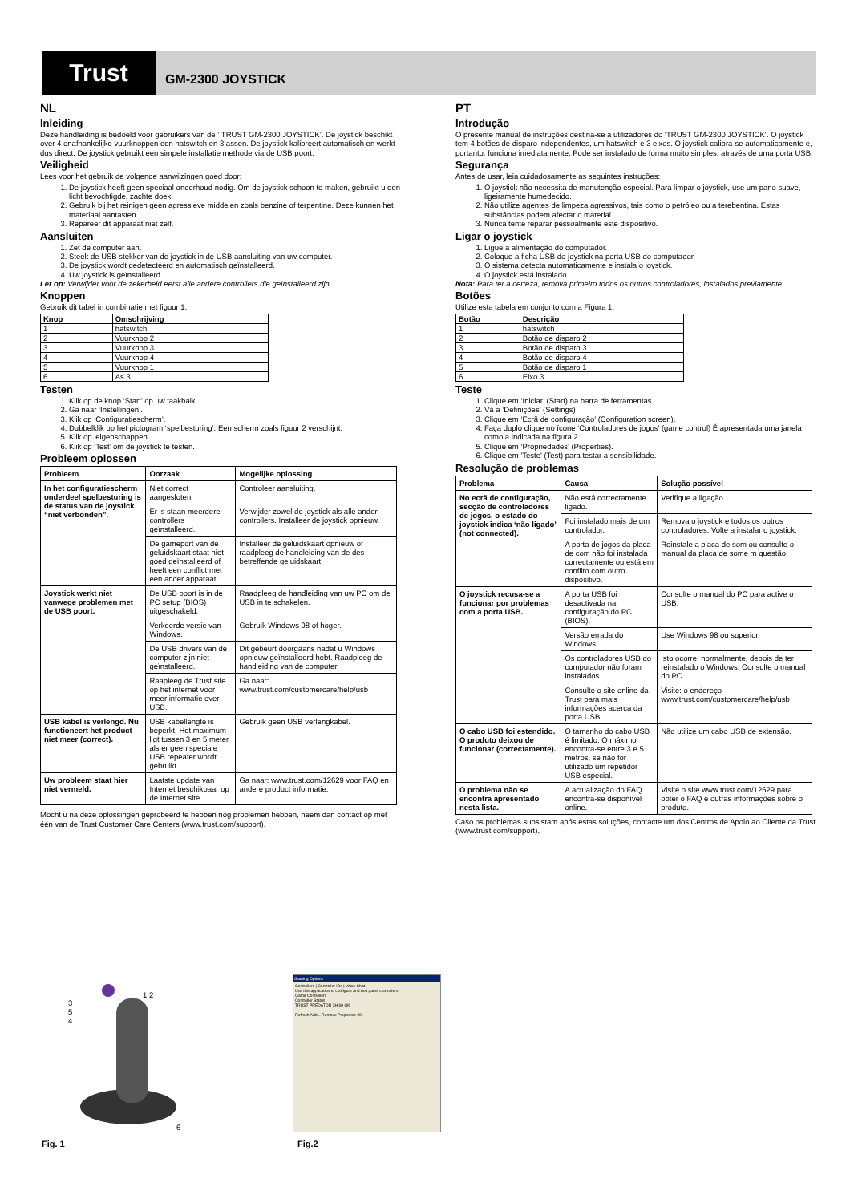Trust GM-2300 JOYSTICK
NL
Inleiding
Deze handleiding is bedoeld voor gebruikers van de ‘ TRUST GM-2300 JOYSTICK’. De joystick beschikt over 4 onafhankelijke vuurknoppen een hatswitch en 3 assen. De joystick kalibreert automatisch en werkt dus direct. De joystick gebruikt een simpele installatie methode via de USB poort.
Veiligheid
Lees voor het gebruik de volgende aanwijzingen goed door:
1. De joystick heeft geen speciaal onderhoud nodig. Om de joystick schoon te maken, gebruikt u een licht bevochtigde, zachte doek.
2. Gebruik bij het reinigen geen agressieve middelen zoals benzine of terpentine. Deze kunnen het materiaal aantasten.
3. Repareer dit apparaat niet zelf.
Aansluiten
1. Zet de computer aan.
2. Steek de USB stekker van de joystick in de USB aansluiting van uw computer.
3. De joystick wordt gedetecteerd en automatisch geïnstalleerd.
4. Uw joystick is geïnstalleerd.
Let op: Verwijder voor de zekerheid eerst alle andere controllers die geïnstalleerd zijn.
Knoppen
Gebruik dit tabel in combinatie met figuur 1.
| Knop | Omschrijving |
| --- | --- |
| 1 | hatswitch |
| 2 | Vuurknop 2 |
| 3 | Vuurknop 3 |
| 4 | Vuurknop 4 |
| 5 | Vuurknop 1 |
| 6 | As 3 |
Testen
1. Klik op de knop ‘Start’ op uw taakbalk.
2. Ga naar ‘Instellingen’.
3. Klik op ‘Configuratiescherm’.
4. Dubbelklik op het pictogram ‘spelbesturing’. Een scherm zoals figuur 2 verschijnt.
5. Klik op ‘eigenschappen’.
6. Klik op ‘Test’ om de joystick te testen.
Probleem oplossen
| Probleem | Oorzaak | Mogelijke oplossing |
| --- | --- | --- |
| In het configuratiescherm onderdeel spelbesturing is de status van de joystick “niet verbonden”. | Niet correct aangesloten. | Controleer aansluiting. |
| | Er is staan meerdere controllers geïnstalleerd. | Verwijder zowel de joystick als alle ander controllers. Installeer de joystick opnieuw. |
| | De gameport van de geluidskaart staat niet goed geïnstalleerd of heeft een conflict met een ander apparaat. | Installeer de geluidskaart opnieuw of raadpleeg de handleiding van de des betreffende geluidskaart. |
| Joystick werkt niet vanwege problemen met de USB poort. | De USB poort is in de PC setup (BIOS) uitgeschakeld. | Raadpleeg de handleiding van uw PC om de USB in te schakelen. |
| | Verkeerde versie van Windows. | Gebruik Windows 98 of hoger. |
| | De USB drivers van de computer zijn niet geïnstalleerd. | Dit gebeurt doorgaans nadat u Windows opnieuw geïnstalleerd hebt. Raadpleeg de handleiding van de computer. |
| | Raapleeg de Trust site op het internet voor meer informatie over USB. | Ga naar: www.trust.com/customercare/help/usb |
| USB kabel is verlengd. Nu functioneert het product niet meer (correct). | USB kabellengte is beperkt. Het maximum ligt tussen 3 en 5 meter als er geen speciale USB repeater wordt gebruikt. | Gebruik geen USB verlengkabel. |
| Uw probleem staat hier niet vermeld. | Laatste update van Internet beschikbaar op de Internet site. | Ga naar: www.trust.com/12629 voor FAQ en andere product informatie. |
Mocht u na deze oplossingen geprobeerd te hebben nog problemen hebben, neem dan contact op met één van de Trust Customer Care Centers (www.trust.com/support).
PT
Introdução
O presente manual de instruções destina-se a utilizadores do ‘TRUST GM-2300 JOYSTICK‘. O joystick tem 4 botões de disparo independentes, um hatswitch e 3 eixos. O joystick calibra-se automaticamente e, portanto, funciona imediatamente. Pode ser instalado de forma muito simples, através de uma porta USB.
Segurança
Antes de usar, leia cuidadosamente as seguintes instruções:
1. O joystick não necessita de manutenção especial. Para limpar o joystick, use um pano suave, ligeiramente humedecido.
2. Não utilize agentes de limpeza agressivos, tais como o petróleo ou a terebentina. Estas substâncias podem afectar o material.
3. Nunca tente reparar pessoalmente este dispositivo.
Ligar o joystick
1. Ligue a alimentação do computador.
2. Coloque a ficha USB do joystick na porta USB do computador.
3. O sistema detecta automaticamente e instala o joystick.
4. O joystick está instalado.
Nota: Para ter a certeza, remova primeiro todos os outros controladores, instalados previamente
Botões
Utilize esta tabela em conjunto com a Figura 1.
| Botão | Descrição |
| --- | --- |
| 1 | hatswitch |
| 2 | Botão de disparo 2 |
| 3 | Botão de disparo 3 |
| 4 | Botão de disparo 4 |
| 5 | Botão de disparo 1 |
| 6 | Eixo 3 |
Teste
1. Clique em ‘Iniciar’ (Start) na barra de ferramentas.
2. Vá a ‘Definições’ (Settings)
3. Clique em ‘Ecrã de configuração’ (Configuration screen).
4. Faça duplo clique no ícone ‘Controladores de jogos’ (game control) É apresentada uma janela como a indicada na figura 2.
5. Clique em ‘Propriedades’ (Properties).
6. Clique em 'Teste' (Test) para testar a sensibilidade.
Resolução de problemas
| Problema | Causa | Solução possível |
| --- | --- | --- |
| No ecrã de configuração, secção de controladores de jogos, o estado do joystick indica ‘não ligado’ (not connected). | Não está correctamente ligado. | Verifique a ligação. |
| | Foi instalado mais de um controlador. | Remova o joystick e todos os outros controladores. Volte a instalar o joystick. |
| | A porta de jogos da placa de com não foi instalada correctamente ou está em conflito com outro dispositivo. | Reinstale a placa de som ou consulte o manual da placa de some m questão. |
| O joystick recusa-se a funcionar por problemas com a porta USB. | A porta USB foi desactivada na configuração do PC (BIOS). | Consulte o manual do PC para active o USB. |
| | Versão errada do Windows. | Use Windows 98 ou superior. |
| | Os controladores USB do computador não foram instalados. | Isto ocorre, normalmente, depois de ter reinstalado o Windows. Consulte o manual do PC. |
| | Consulte o site online da Trust para mais informações acerca da porta USB. | Visite: o endereço www.trust.com/customercare/help/usb |
| O cabo USB foi estendido. O produto deixou de funcionar (correctamente). | O tamanho do cabo USB é limitado. O máximo encontra-se entre 3 e 5 metros, se não for utilizado um repetidor USB especial. | Não utilize um cabo USB de extensão. |
| O problema não se encontra apresentado nesta lista. | A actualização do FAQ encontra-se disponível online. | Visite o site www.trust.com/12629 para obter o FAQ e outras informações sobre o produto. |
Caso os problemas subsistam após estas soluções, contacte um dos Centros de Apoio ao Cliente da Trust (www.trust.com/support).
3
5
4
1 2
6
Gaming Options
Controllers | Controller IDs | Voice Chat
Use this application to configure and test game controllers.
Game Controllers
Controller Status
TRUST PREDATOR 3H.60 OK
Refresh Add... Remove Properties OK
Fig. 1 Fig.2